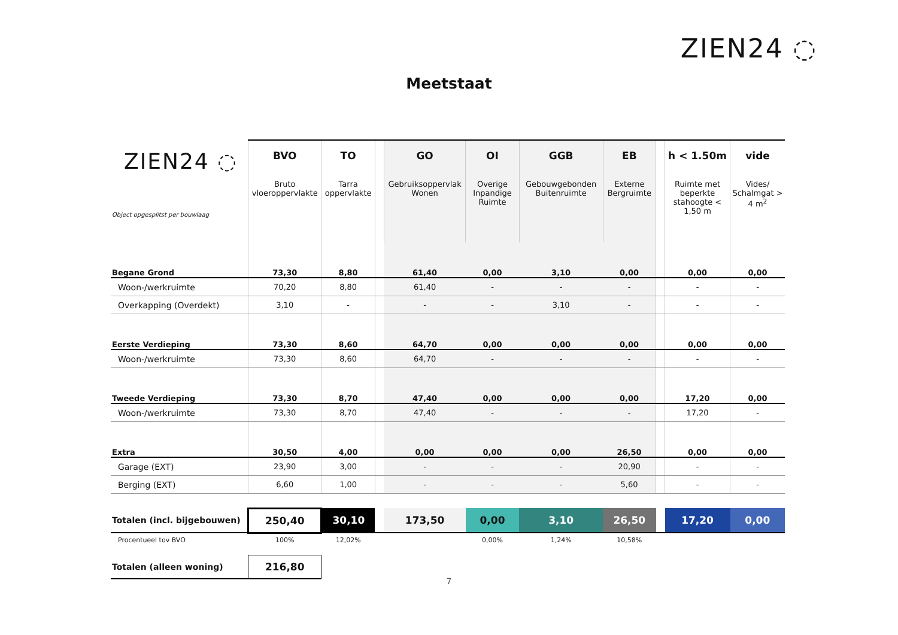ZIEN24 ◌
Meetstaat
| ZIEN24 ◌ Object opgesplitst per bouwlaag | BVO Bruto vloeroppervlakte | TO Tarra oppervlakte | | GO Gebruiksoppervlak Wonen | OI Overige Inpandige Ruimte | GGB Gebouwgebonden Buitenruimte | EB Externe Bergruimte | | h < 1.50m Ruimte met beperkte stahoogte < 1,50 m | vide Vides/ Schalmgat > 4 m<sup>2</sup> |
| Begane Grond | 73,30 | 8,80 | | 61,40 | 0,00 | 3,10 | 0,00 | | 0,00 | 0,00 |
| Woon-/werkruimte | 70,20 | 8,80 | | 61,40 | - | - | - | | - | - |
| Overkapping (Overdekt) | 3,10 | - | | - | - | 3,10 | - | | - | - |
| Eerste Verdieping | 73,30 | 8,60 | | 64,70 | 0,00 | 0,00 | 0,00 | | 0,00 | 0,00 |
| Woon-/werkruimte | 73,30 | 8,60 | | 64,70 | - | - | - | | - | - |
| Tweede Verdieping | 73,30 | 8,70 | | 47,40 | 0,00 | 0,00 | 0,00 | | 17,20 | 0,00 |
| Woon-/werkruimte | 73,30 | 8,70 | | 47,40 | - | - | - | | 17,20 | - |
| Extra | 30,50 | 4,00 | | 0,00 | 0,00 | 0,00 | 26,50 | | 0,00 | 0,00 |
| Garage (EXT) | 23,90 | 3,00 | | - | - | - | 20,90 | | - | - |
| Berging (EXT) | 6,60 | 1,00 | | - | - | - | 5,60 | | - | - |
| Totalen (incl. bijgebouwen) | 250,40 | 30,10 | | 173,50 | 0,00 | 3,10 | 26,50 | | 17,20 | 0,00 |
| Procentueel tov BVO | 100% | 12,02% | | | 0,00% | 1,24% | 10,58% | | | |
| Totalen (alleen woning) | 216,80 | | | | | | | | | |
7